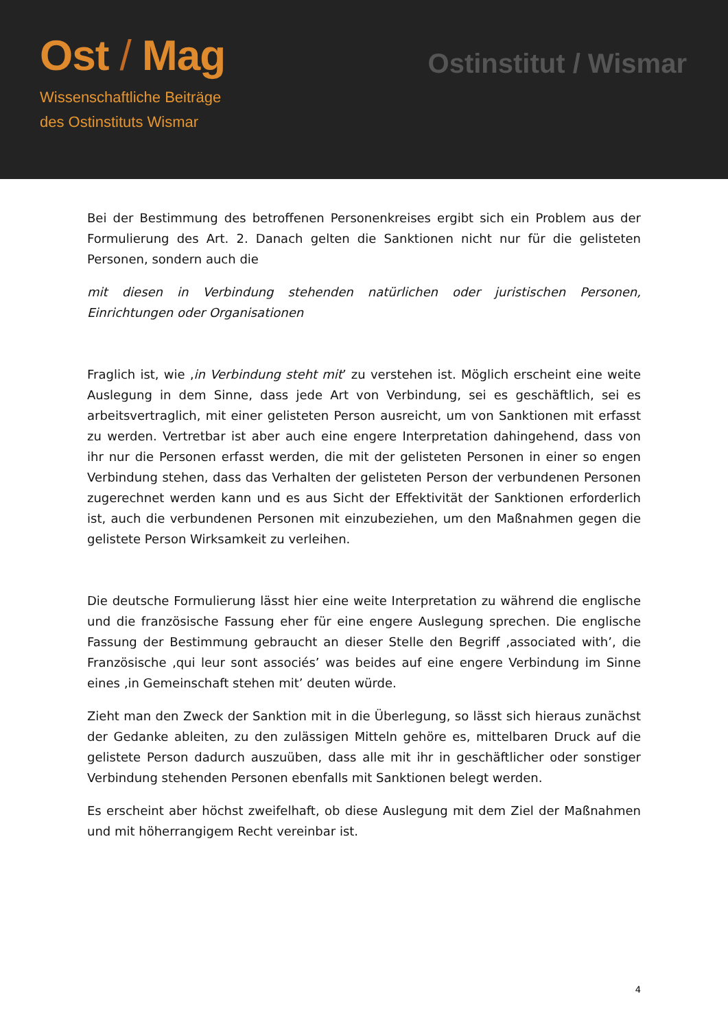Ost / Mag
Wissenschaftliche Beiträge
des Ostinstituts Wismar
Ostinstitut / Wismar
Bei der Bestimmung des betroffenen Personenkreises ergibt sich ein Problem aus der Formulierung des Art. 2. Danach gelten die Sanktionen nicht nur für die gelisteten Personen, sondern auch die
mit diesen in Verbindung stehenden natürlichen oder juristischen Personen, Einrichtungen oder Organisationen
Fraglich ist, wie ‚in Verbindung steht mit’ zu verstehen ist. Möglich erscheint eine weite Auslegung in dem Sinne, dass jede Art von Verbindung, sei es geschäftlich, sei es arbeitsvertraglich, mit einer gelisteten Person ausreicht, um von Sanktionen mit erfasst zu werden. Vertretbar ist aber auch eine engere Interpretation dahingehend, dass von ihr nur die Personen erfasst werden, die mit der gelisteten Personen in einer so engen Verbindung stehen, dass das Verhalten der gelisteten Person der verbundenen Personen zugerechnet werden kann und es aus Sicht der Effektivität der Sanktionen erforderlich ist, auch die verbundenen Personen mit einzubeziehen, um den Maßnahmen gegen die gelistete Person Wirksamkeit zu verleihen.
Die deutsche Formulierung lässt hier eine weite Interpretation zu während die englische und die französische Fassung eher für eine engere Auslegung sprechen. Die englische Fassung der Bestimmung gebraucht an dieser Stelle den Begriff ‚associated with’, die Französische ‚qui leur sont associés’ was beides auf eine engere Verbindung im Sinne eines ‚in Gemeinschaft stehen mit’ deuten würde.
Zieht man den Zweck der Sanktion mit in die Überlegung, so lässt sich hieraus zunächst der Gedanke ableiten, zu den zulässigen Mitteln gehöre es, mittelbaren Druck auf die gelistete Person dadurch auszuüben, dass alle mit ihr in geschäftlicher oder sonstiger Verbindung stehenden Personen ebenfalls mit Sanktionen belegt werden.
Es erscheint aber höchst zweifelhaft, ob diese Auslegung mit dem Ziel der Maßnahmen und mit höherrangigem Recht vereinbar ist.
4